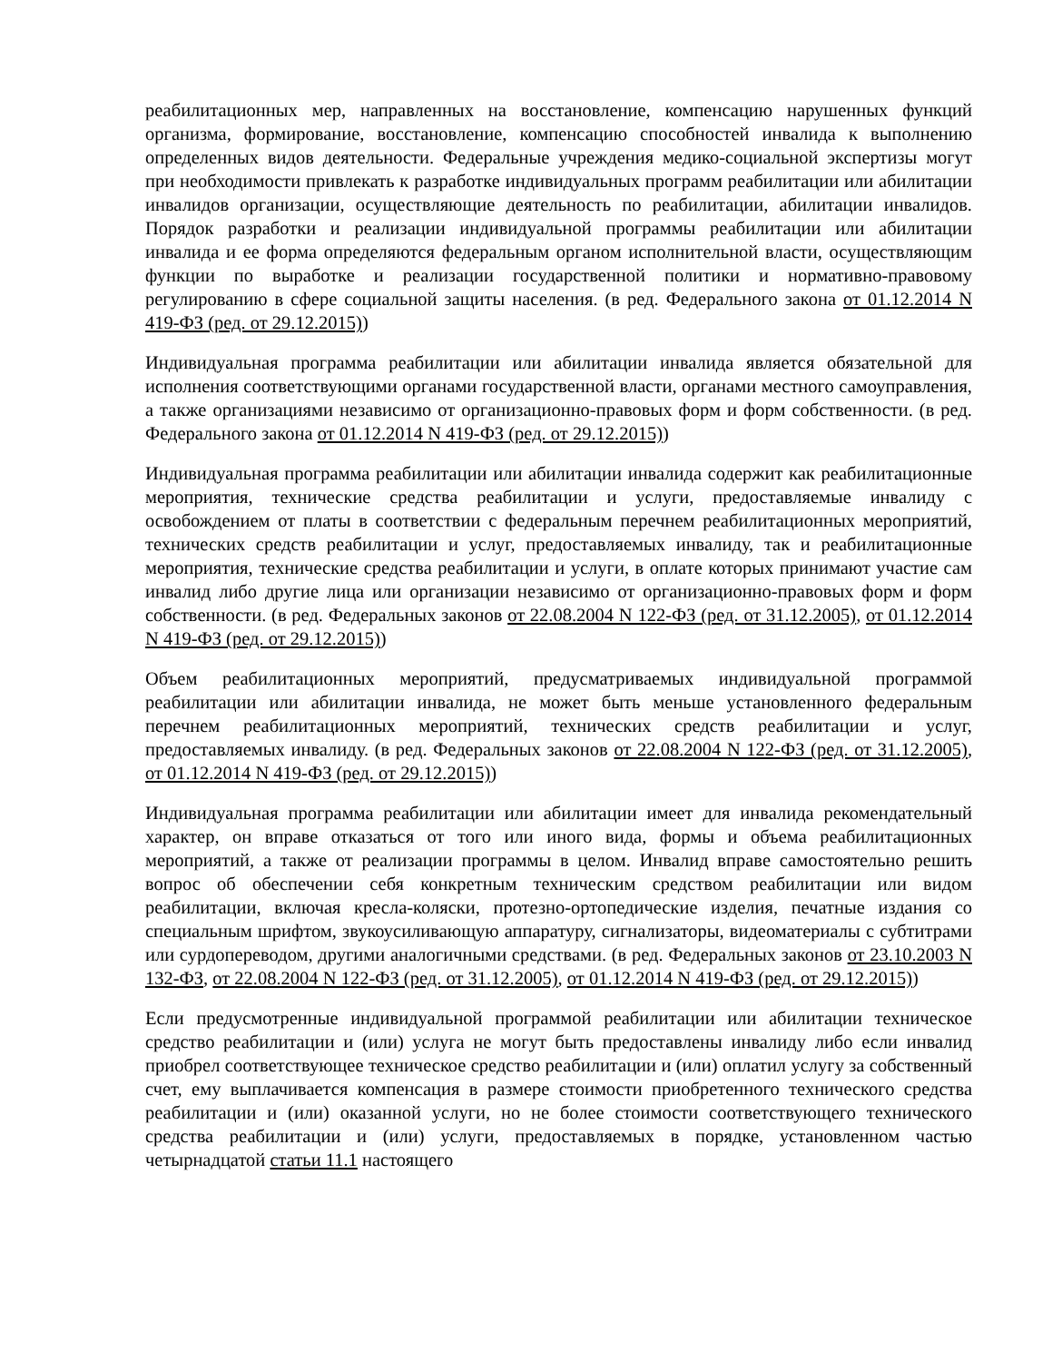реабилитационных мер, направленных на восстановление, компенсацию нарушенных функций организма, формирование, восстановление, компенсацию способностей инвалида к выполнению определенных видов деятельности. Федеральные учреждения медико-социальной экспертизы могут при необходимости привлекать к разработке индивидуальных программ реабилитации или абилитации инвалидов организации, осуществляющие деятельность по реабилитации, абилитации инвалидов. Порядок разработки и реализации индивидуальной программы реабилитации или абилитации инвалида и ее форма определяются федеральным органом исполнительной власти, осуществляющим функции по выработке и реализации государственной политики и нормативно-правовому регулированию в сфере социальной защиты населения. (в ред. Федерального закона от 01.12.2014 N 419-ФЗ (ред. от 29.12.2015))
Индивидуальная программа реабилитации или абилитации инвалида является обязательной для исполнения соответствующими органами государственной власти, органами местного самоуправления, а также организациями независимо от организационно-правовых форм и форм собственности. (в ред. Федерального закона от 01.12.2014 N 419-ФЗ (ред. от 29.12.2015))
Индивидуальная программа реабилитации или абилитации инвалида содержит как реабилитационные мероприятия, технические средства реабилитации и услуги, предоставляемые инвалиду с освобождением от платы в соответствии с федеральным перечнем реабилитационных мероприятий, технических средств реабилитации и услуг, предоставляемых инвалиду, так и реабилитационные мероприятия, технические средства реабилитации и услуги, в оплате которых принимают участие сам инвалид либо другие лица или организации независимо от организационно-правовых форм и форм собственности. (в ред. Федеральных законов от 22.08.2004 N 122-ФЗ (ред. от 31.12.2005), от 01.12.2014 N 419-ФЗ (ред. от 29.12.2015))
Объем реабилитационных мероприятий, предусматриваемых индивидуальной программой реабилитации или абилитации инвалида, не может быть меньше установленного федеральным перечнем реабилитационных мероприятий, технических средств реабилитации и услуг, предоставляемых инвалиду. (в ред. Федеральных законов от 22.08.2004 N 122-ФЗ (ред. от 31.12.2005), от 01.12.2014 N 419-ФЗ (ред. от 29.12.2015))
Индивидуальная программа реабилитации или абилитации имеет для инвалида рекомендательный характер, он вправе отказаться от того или иного вида, формы и объема реабилитационных мероприятий, а также от реализации программы в целом. Инвалид вправе самостоятельно решить вопрос об обеспечении себя конкретным техническим средством реабилитации или видом реабилитации, включая кресла-коляски, протезно-ортопедические изделия, печатные издания со специальным шрифтом, звукоусиливающую аппаратуру, сигнализаторы, видеоматериалы с субтитрами или сурдопереводом, другими аналогичными средствами. (в ред. Федеральных законов от 23.10.2003 N 132-ФЗ, от 22.08.2004 N 122-ФЗ (ред. от 31.12.2005), от 01.12.2014 N 419-ФЗ (ред. от 29.12.2015))
Если предусмотренные индивидуальной программой реабилитации или абилитации техническое средство реабилитации и (или) услуга не могут быть предоставлены инвалиду либо если инвалид приобрел соответствующее техническое средство реабилитации и (или) оплатил услугу за собственный счет, ему выплачивается компенсация в размере стоимости приобретенного технического средства реабилитации и (или) оказанной услуги, но не более стоимости соответствующего технического средства реабилитации и (или) услуги, предоставляемых в порядке, установленном частью четырнадцатой статьи 11.1 настоящего